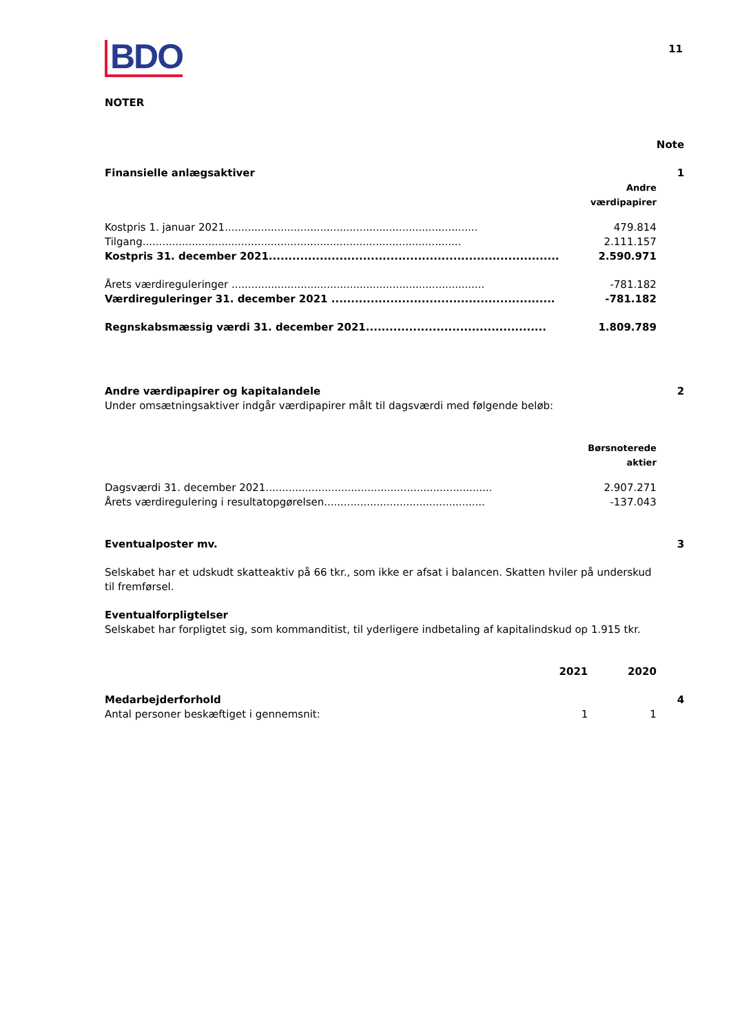BDO
11
NOTER
| | | | Note |
| Finansielle anlægsaktiver | | | 1 |
| | | Andre værdipapirer | |
| Kostpris 1. januar 2021............................................................................. | | 479.814 | |
| Tilgang................................................................................................. | | 2.111.157 | |
| Kostpris 31. december 2021.......................................................................... | | 2.590.971 | |
| Årets værdireguleringer ............................................................................. | | -781.182 | |
| Værdireguleringer 31. december 2021 ......................................................... | | -781.182 | |
| Regnskabsmæssig værdi 31. december 2021.............................................. | | 1.809.789 | |
| Andre værdipapirer og kapitalandele | | | 2 |
| Under omsætningsaktiver indgår værdipapirer målt til dagsværdi med følgende beløb: | | | |
| | | Børsnoterede aktier | |
| Dagsværdi 31. december 2021..................................................................... | | 2.907.271 | |
| Årets værdiregulering i resultatopgørelsen................................................. | | -137.043 | |
| Eventualposter mv. | | | 3 |
| Selskabet har et udskudt skatteaktiv på 66 tkr., som ikke er afsat i balancen. Skatten hviler på underskud til fremførsel. | | | |
| Eventualforpligtelser | | | |
| Selskabet har forpligtet sig, som kommanditist, til yderligere indbetaling af kapitalindskud op 1.915 tkr. | | | |
| | 2021 | 2020 | |
| Medarbejderforhold | | | 4 |
| Antal personer beskæftiget i gennemsnit: | 1 | 1 | |